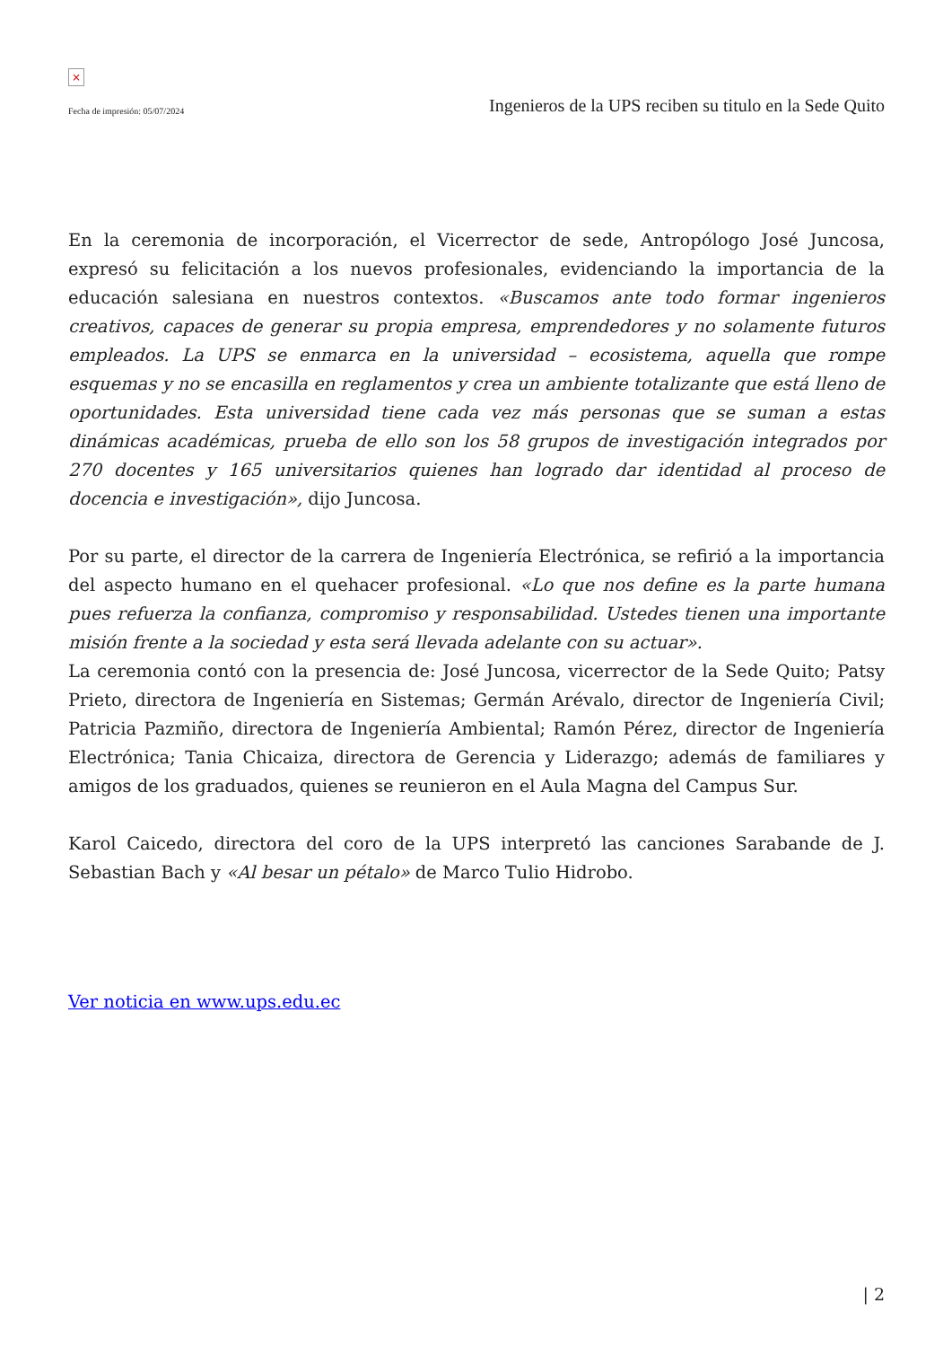×
Fecha de impresión: 05/07/2024 Ingenieros de la UPS reciben su titulo en la Sede Quito
En la ceremonia de incorporación, el Vicerrector de sede, Antropólogo José Juncosa, expresó su felicitación a los nuevos profesionales, evidenciando la importancia de la educación salesiana en nuestros contextos. «Buscamos ante todo formar ingenieros creativos, capaces de generar su propia empresa, emprendedores y no solamente futuros empleados. La UPS se enmarca en la universidad – ecosistema, aquella que rompe esquemas y no se encasilla en reglamentos y crea un ambiente totalizante que está lleno de oportunidades. Esta universidad tiene cada vez más personas que se suman a estas dinámicas académicas, prueba de ello son los 58 grupos de investigación integrados por 270 docentes y 165 universitarios quienes han logrado dar identidad al proceso de docencia e investigación», dijo Juncosa.
Por su parte, el director de la carrera de Ingeniería Electrónica, se refirió a la importancia del aspecto humano en el quehacer profesional. «Lo que nos define es la parte humana pues refuerza la confianza, compromiso y responsabilidad. Ustedes tienen una importante misión frente a la sociedad y esta será llevada adelante con su actuar».
La ceremonia contó con la presencia de: José Juncosa, vicerrector de la Sede Quito; Patsy Prieto, directora de Ingeniería en Sistemas; Germán Arévalo, director de Ingeniería Civil; Patricia Pazmiño, directora de Ingeniería Ambiental; Ramón Pérez, director de Ingeniería Electrónica; Tania Chicaiza, directora de Gerencia y Liderazgo; además de familiares y amigos de los graduados, quienes se reunieron en el Aula Magna del Campus Sur.
Karol Caicedo, directora del coro de la UPS interpretó las canciones Sarabande de J. Sebastian Bach y «Al besar un pétalo» de Marco Tulio Hidrobo.
Ver noticia en www.ups.edu.ec
| 2